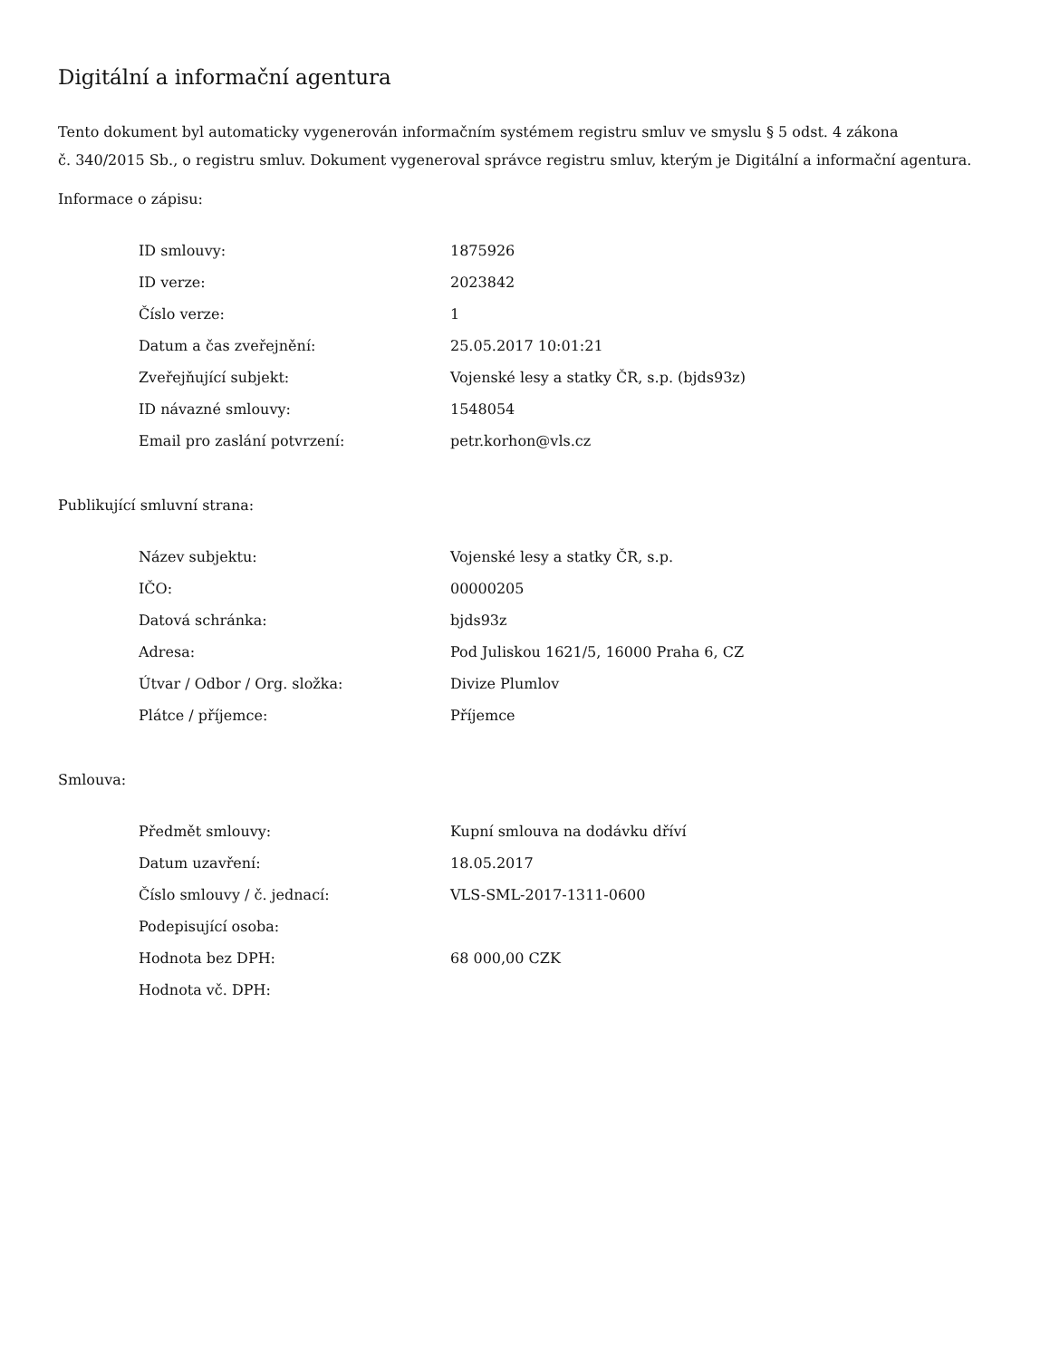Digitální a informační agentura
Tento dokument byl automaticky vygenerován informačním systémem registru smluv ve smyslu § 5 odst. 4 zákona
č. 340/2015 Sb., o registru smluv. Dokument vygeneroval správce registru smluv, kterým je Digitální a informační agentura.
Informace o zápisu:
| ID smlouvy: | 1875926 |
| ID verze: | 2023842 |
| Číslo verze: | 1 |
| Datum a čas zveřejnění: | 25.05.2017 10:01:21 |
| Zveřejňující subjekt: | Vojenské lesy a statky ČR, s.p. (bjds93z) |
| ID návazné smlouvy: | 1548054 |
| Email pro zaslání potvrzení: | petr.korhon@vls.cz |
Publikující smluvní strana:
| Název subjektu: | Vojenské lesy a statky ČR, s.p. |
| IČO: | 00000205 |
| Datová schránka: | bjds93z |
| Adresa: | Pod Juliskou 1621/5, 16000 Praha 6, CZ |
| Útvar / Odbor / Org. složka: | Divize Plumlov |
| Plátce / příjemce: | Příjemce |
Smlouva:
| Předmět smlouvy: | Kupní smlouva na dodávku dříví |
| Datum uzavření: | 18.05.2017 |
| Číslo smlouvy / č. jednací: | VLS-SML-2017-1311-0600 |
| Podepisující osoba: | |
| Hodnota bez DPH: | 68 000,00 CZK |
| Hodnota vč. DPH: | |